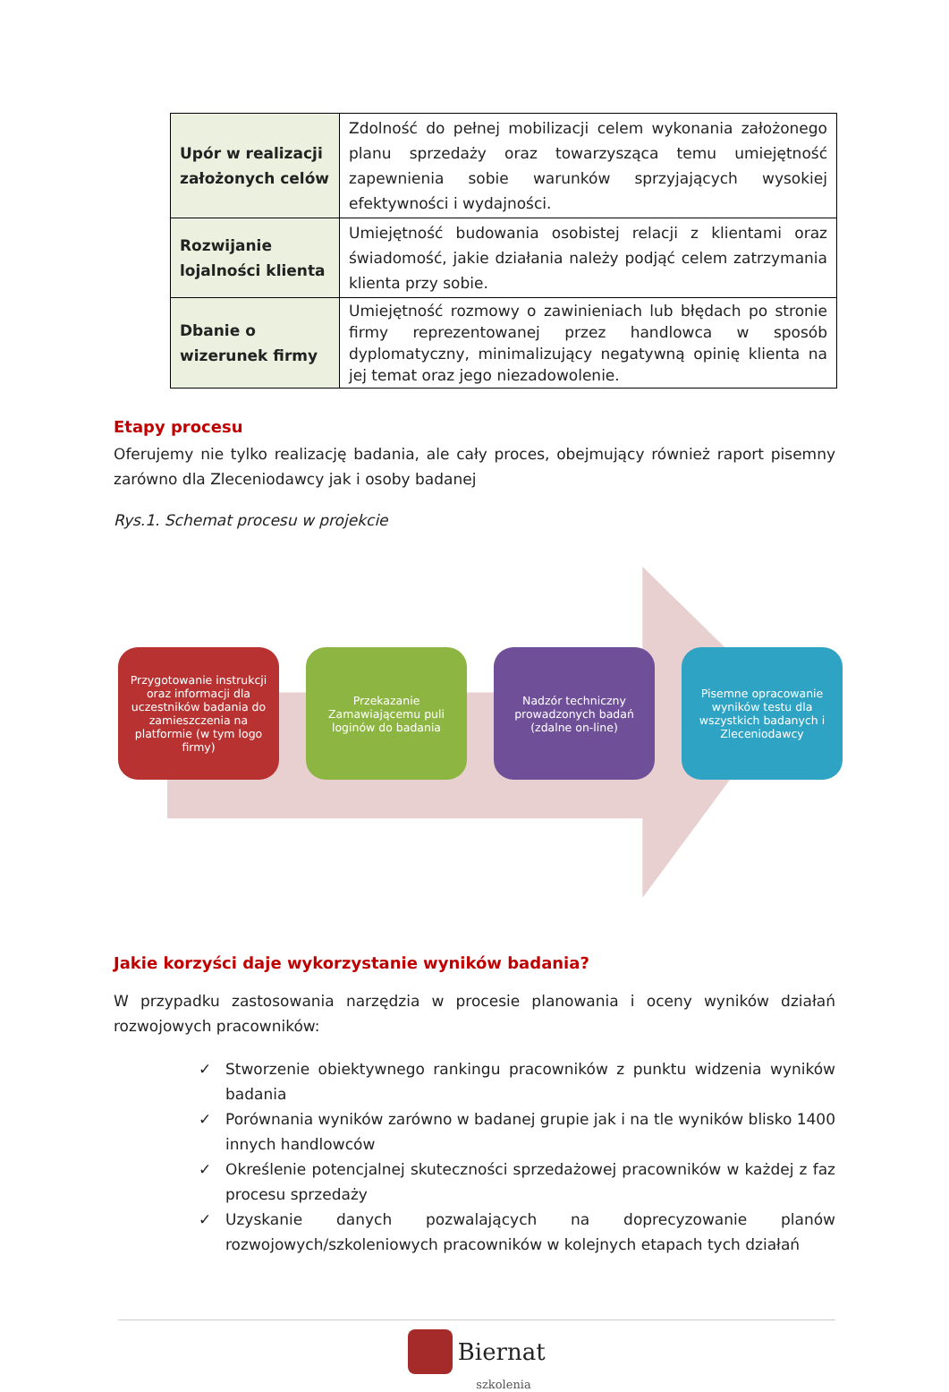| Upór w realizacji założonych celów | Zdolność do pełnej mobilizacji celem wykonania założonego planu sprzedaży oraz towarzysząca temu umiejętność zapewnienia sobie warunków sprzyjających wysokiej efektywności i wydajności. |
| Rozwijanie lojalności klienta | Umiejętność budowania osobistej relacji z klientami oraz świadomość, jakie działania należy podjąć celem zatrzymania klienta przy sobie. |
| Dbanie o wizerunek firmy | Umiejętność rozmowy o zawinieniach lub błędach po stronie firmy reprezentowanej przez handlowca w sposób dyplomatyczny, minimalizujący negatywną opinię klienta na jej temat oraz jego niezadowolenie. |
Etapy procesu
Oferujemy nie tylko realizację badania, ale cały proces, obejmujący również raport pisemny zarówno dla Zleceniodawcy jak i osoby badanej
Rys.1. Schemat procesu w projekcie
Przygotowanie instrukcji oraz informacji dla uczestników badania do zamieszczenia na platformie (w tym logo firmy)
Przekazanie Zamawiającemu puli loginów do badania
Nadzór techniczny prowadzonych badań (zdalne on-line)
Pisemne opracowanie wyników testu dla wszystkich badanych i Zleceniodawcy
Jakie korzyści daje wykorzystanie wyników badania?
W przypadku zastosowania narzędzia w procesie planowania i oceny wyników działań rozwojowych pracowników:
✓ Stworzenie obiektywnego rankingu pracowników z punktu widzenia wyników badania
✓ Porównania wyników zarówno w badanej grupie jak i na tle wyników blisko 1400 innych handlowców
✓ Określenie potencjalnej skuteczności sprzedażowej pracowników w każdej z faz procesu sprzedaży
✓ Uzyskanie danych pozwalających na doprecyzowanie planów rozwojowych/szkoleniowych pracowników w kolejnych etapach tych działań
Biernat
szkolenia